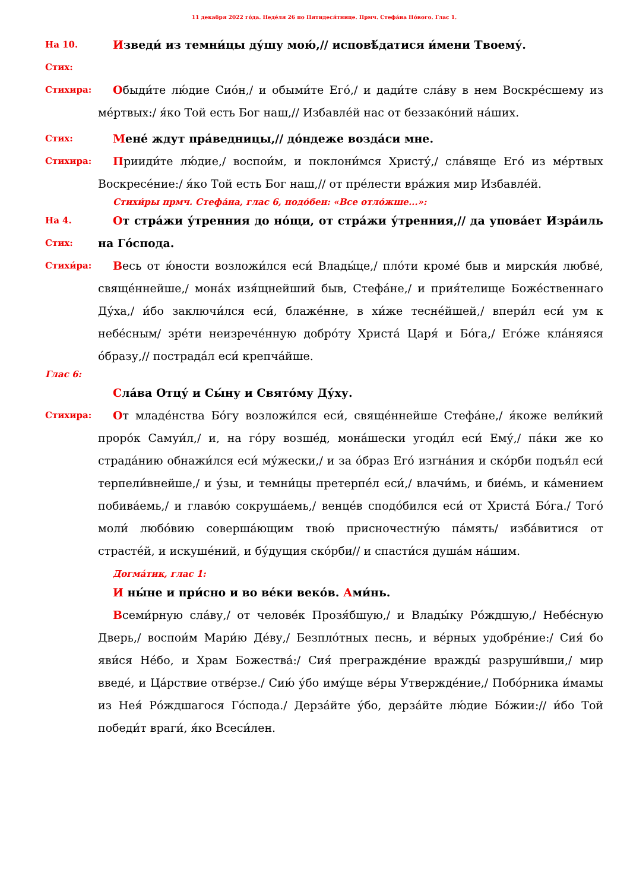11 декабря 2022 го́да. Неде́ля 26 по Пятидеся́тнице. Прмч. Стефа́на Но́вого. Глас 1.
На 10. Стих:
Изведи́ из темни́цы ду́шу мою́,// исповѣ́датися и́мени Твоему́.
Стихира:
Обыди́те лю́дие Сио́н,/ и обыми́те Его́,/ и дади́те сла́ву в нем Вос­кре́сшему из ме́ртвых:/ я́ко Той есть Бог наш,// Избавле́й нас от беззако́ний на́ших.
Стих:
Мене́ ждут пра́ведницы,// до́ндеже возда́си мне.
Стихира:
Прииди́те лю́дие,/ воспои́м, и поклони́мся Христу́,/ сла́вяще Его́ из ме́ртвых Воскресе́ние:/ я́ко Той есть Бог наш,// от пре́лести вра́жия мир Из­бавле́й.
Стихи́ры прмч. Стефа́на, глас 6, подо́бен: «Все отло́жше...»:
На 4. Стих:
От стра́жи у́тренния до но́щи, от стра́жи у́тренния,// да упова́ет Изра́иль на Го́спода.
Стихи́ра:
Весь от ю́ности возложи́лся еси́ Влады́це,/ пло́ти кроме́ быв и мирски́я любве́, свяще́ннейше,/ мона́х изя́щнейший быв, Стефа́не,/ и прия́телище Боже́ственнаго Ду́ха,/ и́бо заключи́лся еси́, блаже́нне, в хи́же тесне́йшей,/ впери́л еси́ ум к небе́сным/ зре́ти неизрече́нную добро́ту Христа́ Царя́ и Бо́га,/ Его́же кла́няяся о́бразу,// пострада́л еси́ крепча́йше.
Глас 6:
Сла́ва Отцу́ и Сы́ну и Свято́му Ду́ху.
Стихира:
От младе́нства Бо́гу возложи́лся еси́, свяще́ннейше Стефа́не,/ я́коже вели́кий проро́к Самуи́л,/ и, на го́ру возше́д, мона́шески угоди́л еси́ Ему́,/ па́ки же ко страда́нию обнажи́лся еси́ му́жески,/ и за о́браз Его́ изгна́ния и ско́рби подъя́л еси́ терпели́внейше,/ и у́зы, и темни́цы претерпе́л еси́,/ влачи́мь, и бие́мь, и ка́мением побива́емь,/ и главо́ю сокруша́емь,/ венце́в сподо́бился еси́ от Христа́ Бо́га./ Того́ моли́ любо́вию соверша́ющим твою́ присночестну́ю па́мять/ из­ба́витися от страсте́й, и искуше́ний, и бу́дущия ско́рби// и спасти́ся душа́м на́шим.
Догма́тик, глас 1:
И ны́не и при́сно и во ве́ки веко́в. Ами́нь.
Всеми́рную сла́ву,/ от челове́к Прозя́бшую,/ и Влады́ку Ро́ждшую,/ Небе́сную Дверь,/ воспои́м Мари́ю Де́ву,/ Безпло́тных песнь, и ве́рных удобре́ние:/ Сия́ бо яви́ся Не́бо, и Храм Божества́:/ Сия́ прегражде́ние вражды́ разруши́вши,/ мир введе́, и Ца́рствие отве́рзе./ Сию́ у́бо иму́ще ве́ры Утвержде́ние,/ Побо́рника и́мамы из Нея́ Ро́ждшагося Го́спода./ Дерза́йте у́бо, дерза́йте лю́дие Бо́жии:// и́бо Той победи́т враги́, я́ко Все­си́лен.